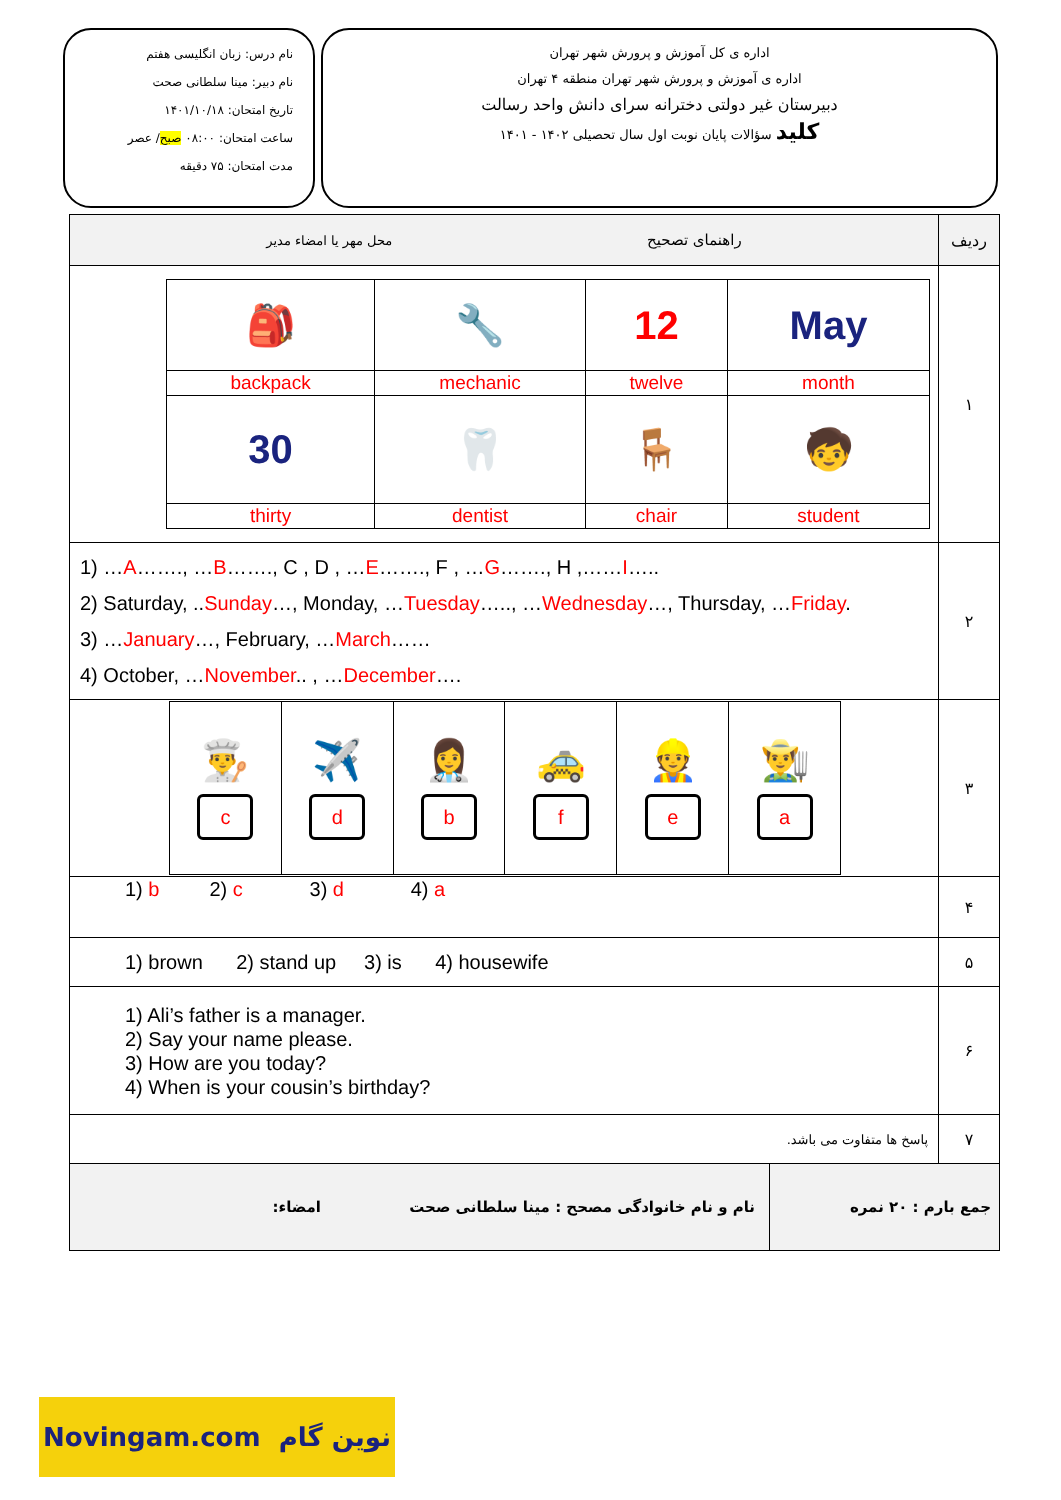نام درس: زبان انگلیسی هفتم
نام دبیر: مینا سلطانی صحت
تاریخ امتحان: ۱۴۰۱/۱۰/۱۸
ساعت امتحان: ۰۸:۰۰ صبح/ عصر
مدت امتحان: ۷۵ دقیقه
اداره ی کل آموزش و پرورش شهر تهران
اداره ی آموزش و پرورش شهر تهران منطقه ۴ تهران
دبیرستان غیر دولتی دخترانه سرای دانش واحد رسالت
کلید سؤالات پایان نوبت اول سال تحصیلی ۱۴۰۲ - ۱۴۰۱
| ردیف | راهنمای تصحیح محل مهر یا امضاء مدیر |
| --- | --- |
| ۱ | / 🎒 / 🔧 / 12 / May / / backpack / mechanic / twelve / month / / 30 / 🦷 / 🪑 / 🧒 / / thirty / dentist / chair / student / |
| ۲ | 1) … A ……., … B ……., C , D , … E ……., F , … G ……., H ,…… I ….. 2) Saturday, .. Sunday …, Monday, … Tuesday ….., … Wednesday …, Thursday, … Friday . 3) … January …, February, … March …… 4) October, … November .. , … December …. |
| ۳ | / 👨‍🍳 c / ✈️ d / 👩‍⚕️ b / 🚕 f / 👷 e / 👨‍🌾 a / |
| ۴ | 1) b 2) c 3) d 4) a |
| ۵ | 1) brown 2) stand up 3) is 4) housewife |
| ۶ | 1) Ali’s father is a manager. 2) Say your name please. 3) How are you today? 4) When is your cousin’s birthday? |
| ۷ | پاسخ ها متفاوت می باشد. |
| / جمع بارم : ۲۰ نمره / نام و نام خانوادگی مصحح : مینا سلطانی صحت / امضاء: / | |
Novingam.com نوین گام